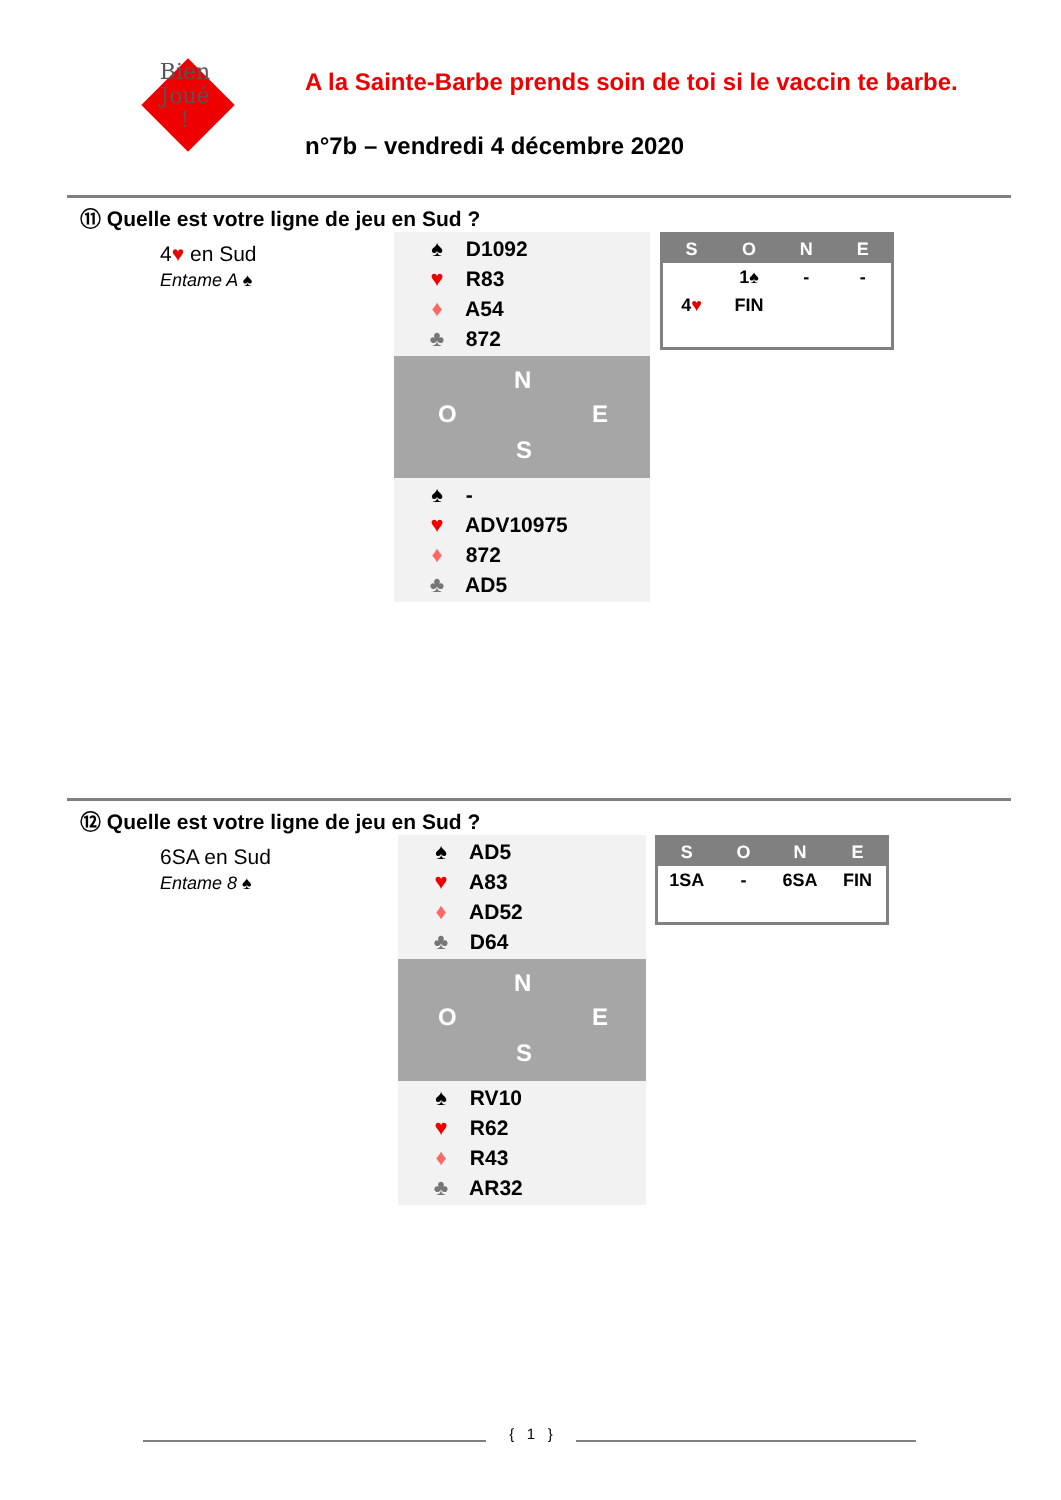Bien
Joué
!
A la Sainte-Barbe prends soin de toi si le vaccin te barbe.
n°7b – vendredi 4 décembre 2020
⑪ Quelle est votre ligne de jeu en Sud ?
4♥ en Sud
Entame A ♠
♠ D1092
♥ R83
♦ A54
♣ 872
N
O E
S
♠ -
♥ ADV10975
♦ 872
♣ AD5
| S | O | N | E |
| --- | --- | --- | --- |
| | 1♠ | - | - |
| 4 ♥ | FIN | | |
⑫ Quelle est votre ligne de jeu en Sud ?
6SA en Sud
Entame 8 ♠
♠ AD5
♥ A83
♦ AD52
♣ D64
N
O E
S
♠ RV10
♥ R62
♦ R43
♣ AR32
| S | O | N | E |
| --- | --- | --- | --- |
| 1SA | - | 6SA | FIN |
{ 1 }